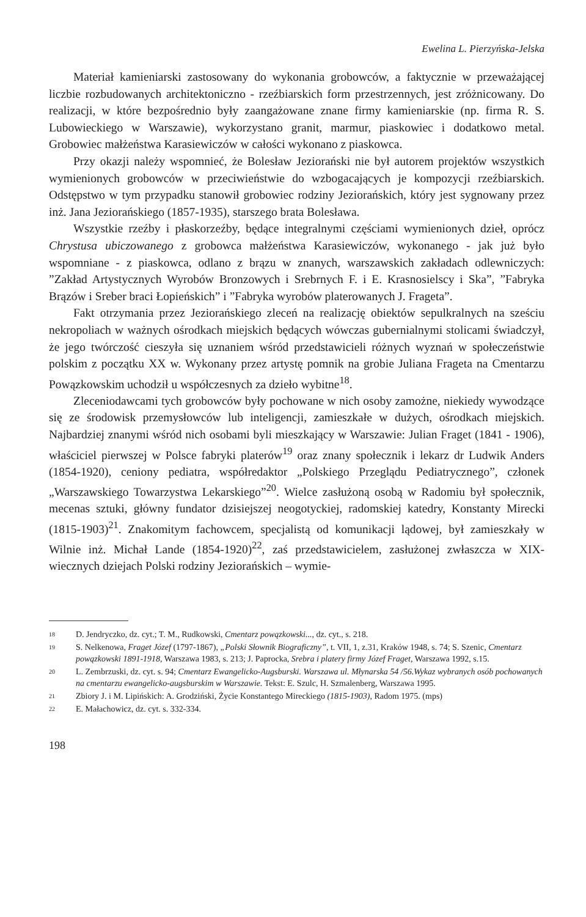Ewelina L. Pierzyńska-Jelska
Materiał kamieniarski zastosowany do wykonania grobowców, a faktycznie w przeważającej liczbie rozbudowanych architektoniczno - rzeźbiarskich form przestrzennych, jest zróżnicowany. Do realizacji, w które bezpośrednio były zaangażowane znane firmy kamieniarskie (np. firma R. S. Lubowieckiego w Warszawie), wykorzystano granit, marmur, piaskowiec i dodatkowo metal. Grobowiec małżeństwa Karasiewiczów w całości wykonano z piaskowca.
Przy okazji należy wspomnieć, że Bolesław Jeziorański nie był autorem projektów wszystkich wymienionych grobowców w przeciwieństwie do wzbogacających je kompozycji rzeźbiarskich. Odstępstwo w tym przypadku stanowił grobowiec rodziny Jeziorańskich, który jest sygnowany przez inż. Jana Jeziorańskiego (1857-1935), starszego brata Bolesława.
Wszystkie rzeźby i płaskorzeźby, będące integralnymi częściami wymienionych dzieł, oprócz Chrystusa ubiczowanego z grobowca małżeństwa Karasiewiczów, wykonanego - jak już było wspomniane - z piaskowca, odlano z brązu w znanych, warszawskich zakładach odlewniczych: ”Zakład Artystycznych Wyrobów Bronzowych i Srebrnych F. i E. Krasnosielscy i Ska”, ”Fabryka Brązów i Sreber braci Łopieńskich” i ”Fabryka wyrobów platerowanych J. Frageta”.
Fakt otrzymania przez Jeziorańskiego zleceń na realizację obiektów sepulkralnych na sześciu nekropoliach w ważnych ośrodkach miejskich będących wówczas gubernialnymi stolicami świadczył, że jego twórczość cieszyła się uznaniem wśród przedstawicieli różnych wyznań w społeczeństwie polskim z początku XX w. Wykonany przez artystę pomnik na grobie Juliana Frageta na Cmentarzu Powązkowskim uchodził u współczesnych za dzieło wybitne<sup>18</sup>.
Zleceniodawcami tych grobowców były pochowane w nich osoby zamożne, niekiedy wywodzące się ze środowisk przemysłowców lub inteligencji, zamieszkałe w dużych, ośrodkach miejskich. Najbardziej znanymi wśród nich osobami byli mieszkający w Warszawie: Julian Fraget (1841 - 1906), właściciel pierwszej w Polsce fabryki platerów<sup>19</sup> oraz znany społecznik i lekarz dr Ludwik Anders (1854-1920), ceniony pediatra, współredaktor „Polskiego Przeglądu Pediatrycznego”, członek „Warszawskiego Towarzystwa Lekarskiego”<sup>20</sup>. Wielce zasłużoną osobą w Radomiu był społecznik, mecenas sztuki, główny fundator dzisiejszej neogotyckiej, radomskiej katedry, Konstanty Mirecki (1815-1903)<sup>21</sup>. Znakomitym fachowcem, specjalistą od komunikacji lądowej, był zamieszkały w Wilnie inż. Michał Lande (1854-1920)<sup>22</sup>, zaś przedstawicielem, zasłużonej zwłaszcza w XIX-wiecznych dziejach Polski rodziny Jeziorańskich – wymie-
18 D. Jendryczko, dz. cyt.; T. M., Rudkowski, Cmentarz powązkowski..., dz. cyt., s. 218.
19 S. Nelkenowa, Fraget Józef (1797-1867), „Polski Słownik Biograficzny”, t. VII, 1, z.31, Kraków 1948, s. 74; S. Szenic, Cmentarz powązkowski 1891-1918, Warszawa 1983, s. 213; J. Paprocka, Srebra i platery firmy Józef Fraget, Warszawa 1992, s.15.
20 L. Zembrzuski, dz. cyt. s. 94; Cmentarz Ewangelicko-Augsburski. Warszawa ul. Młynarska 54 /56.Wykaz wybranych osób pochowanych na cmentarzu ewangelicko-augsburskim w Warszawie. Tekst: E. Szulc, H. Szmalenberg, Warszawa 1995.
21 Zbiory J. i M. Lipińskich: A. Grodziński, Życie Konstantego Mireckiego (1815-1903), Radom 1975. (mps)
22 E. Małachowicz, dz. cyt. s. 332-334.
198